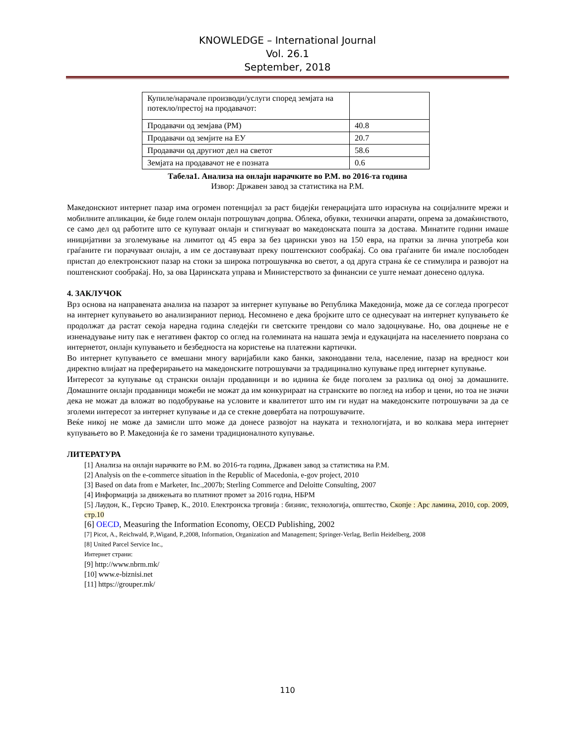KNOWLEDGE – International Journal
Vol. 26.1
September, 2018
| Купиле/нарачале производи/услуги според земјата на потекло/престој на продавачот: | |
| Продавачи од земјава (РМ) | 40.8 |
| Продавачи од земјите на ЕУ | 20.7 |
| Продавачи од другиот дел на светот | 58.6 |
| Земјата на продавачот не е позната | 0.6 |
Табела1. Анализа на онлајн нарачките во Р.М. во 2016-та година
Извор: Државен завод за статистика на Р.М.
Македонскиот интернет пазар има огромен потенцијал за раст бидејќи генерацијата што израснува на социјалните мрежи и мобилните апликации, ќе биде голем онлајн потрошувач допрва. Облека, обувки, технички апарати, опрема за домаќинството, се само дел од работите што се купуваат онлајн и стигнуваат во македонската пошта за достава. Минатите години имаше иницијативи за зголемување на лимитот од 45 евра за без царински увоз на 150 евра, на пратки за лична употреба кои граѓаните ги порачуваат онлајн, а им се доставуваат преку поштенскиот сообраќај. Со ова граѓаните би имале послободен пристап до електронскиот пазар на стоки за широка потрошувачка во светот, а од друга страна ќе се стимулира и развојот на поштенскиот сообраќај. Но, за ова Царинската управа и Министерството за финансии се уште немаат донесено одлука.
4. ЗАКЛУЧОК
Врз основа на направената анализа на пазарот за интернет купување во Република Македонија, може да се согледа прогресот на интернет купувањето во анализираниот период. Несомнено е дека бројките што се однесуваат на интернет купувањето ќе продолжат да растат секоја наредна година следејќи ги светските трендови со мало задоцнување. Но, ова доцнење не е изненадување ниту пак е негативен фактор со оглед на големината на нашата земја и едукацијата на населението поврзана со интернетот, онлајн купувањето и безбедноста на користење на платежни картички.
Во интернет купувањето се вмешани многу варијабили како банки, законодавни тела, население, пазар на вредност кои директно влијаат на преферирањето на македонските потрошувачи за традицинално купување пред интернет купување.
Интересот за купување од странски онлајн продавници и во иднина ќе биде поголем за разлика од оној за домашните. Домашните онлајн продавници можеби не можат да им конкурираат на странските во поглед на избор и цени, но тоа не значи дека не можат да вложат во подобрување на условите и квалитетот што им ги нудат на македонските потрошувачи за да се зголеми интересот за интернет купување и да се стекне довербата на потрошувачите.
Веќе никој не може да замисли што може да донесе развојот на науката и технологијата, и во колкава мера интернет купувањето во Р. Македонија ќе го замени традиционалното купување.
ЛИТЕРАТУРА
[1] Анализа на онлајн нарачките во Р.М. во 2016-та година, Државен завод за статистика на Р.М.
[2] Analysis on the e-commerce situation in the Republic of Macedonia, e-gov project, 2010
[3] Based on data from e Marketer, Inc.,2007b; Sterling Commerce and Deloitte Consulting, 2007
[4] Информација за движењата во платниот промет за 2016 годна, НБРМ
[5] Лаудон, К., Герсио Травер, К., 2010. Електронска трговија : бизнис, технологија, општество, Скопје : Арс ламина, 2010, cop. 2009, стр.10
[6] OECD, Measuring the Information Economy, OECD Publishing, 2002
[7] Picot, A., Reichwald, P.,Wigand, P.,2008, Information, Organization and Management; Springer-Verlag, Berlin Heidelberg, 2008
[8] United Parcel Service Inc.,
Интернет страни:
[9] http://www.nbrm.mk/
[10] www.e-biznisi.net
[11] https://grouper.mk/
110